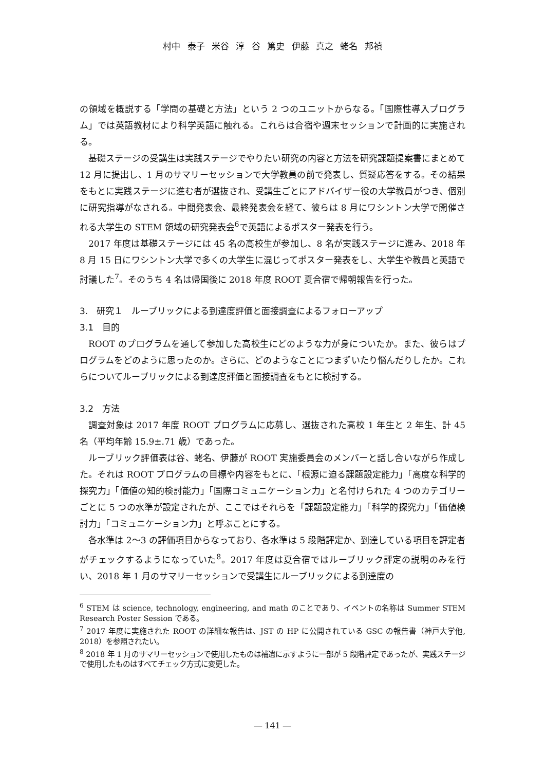村中 泰子 米谷 淳 谷 篤史 伊藤 真之 蛯名 邦禎
の領域を概説する「学問の基礎と方法」という 2 つのユニットからなる。「国際性導入プログラム」では英語教材により科学英語に触れる。これらは合宿や週末セッションで計画的に実施される。
基礎ステージの受講生は実践ステージでやりたい研究の内容と方法を研究課題提案書にまとめて 12 月に提出し、1 月のサマリーセッションで大学教員の前で発表し、質疑応答をする。その結果をもとに実践ステージに進む者が選抜され、受講生ごとにアドバイザー役の大学教員がつき、個別に研究指導がなされる。中間発表会、最終発表会を経て、彼らは 8 月にワシントン大学で開催される大学生の STEM 領域の研究発表会<sup>6</sup>で英語によるポスター発表を行う。
2017 年度は基礎ステージには 45 名の高校生が参加し、8 名が実践ステージに進み、2018 年 8 月 15 日にワシントン大学で多くの大学生に混じってポスター発表をし、大学生や教員と英語で討議した<sup>7</sup>。そのうち 4 名は帰国後に 2018 年度 ROOT 夏合宿で帰朝報告を行った。
3.　研究１　ルーブリックによる到達度評価と面接調査によるフォローアップ
3.1　目的
ROOT のプログラムを通して参加した高校生にどのような力が身についたか。また、彼らはプログラムをどのように思ったのか。さらに、どのようなことにつまずいたり悩んだりしたか。これらについてルーブリックによる到達度評価と面接調査をもとに検討する。
3.2　方法
調査対象は 2017 年度 ROOT プログラムに応募し、選抜された高校 1 年生と 2 年生、計 45 名（平均年齢 15.9±.71 歳）であった。
ルーブリック評価表は谷、蛯名、伊藤が ROOT 実施委員会のメンバーと話し合いながら作成した。それは ROOT プログラムの目標や内容をもとに、「根源に迫る課題設定能力」「高度な科学的探究力」「価値の知的検討能力」「国際コミュニケーション力」と名付けられた 4 つのカテゴリーごとに 5 つの水準が設定されたが、ここではそれらを「課題設定能力」「科学的探究力」「価値検討力」「コミュニケーション力」と呼ぶことにする。
各水準は 2〜3 の評価項目からなっており、各水準は 5 段階評定か、到達している項目を評定者がチェックするようになっていた<sup>8</sup>。2017 年度は夏合宿ではルーブリック評定の説明のみを行い、2018 年 1 月のサマリーセッションで受講生にルーブリックによる到達度の
<sup>6</sup> STEM は science, technology, engineering, and math のことであり、イベントの名称は Summer STEM Research Poster Session である。
<sup>7</sup> 2017 年度に実施された ROOT の詳細な報告は、JST の HP に公開されている GSC の報告書（神戸大学他, 2018）を参照されたい。
<sup>8</sup> 2018 年 1 月のサマリーセッションで使用したものは補遺に示すように一部が 5 段階評定であったが、実践ステージで使用したものはすべてチェック方式に変更した。
― 141 ―